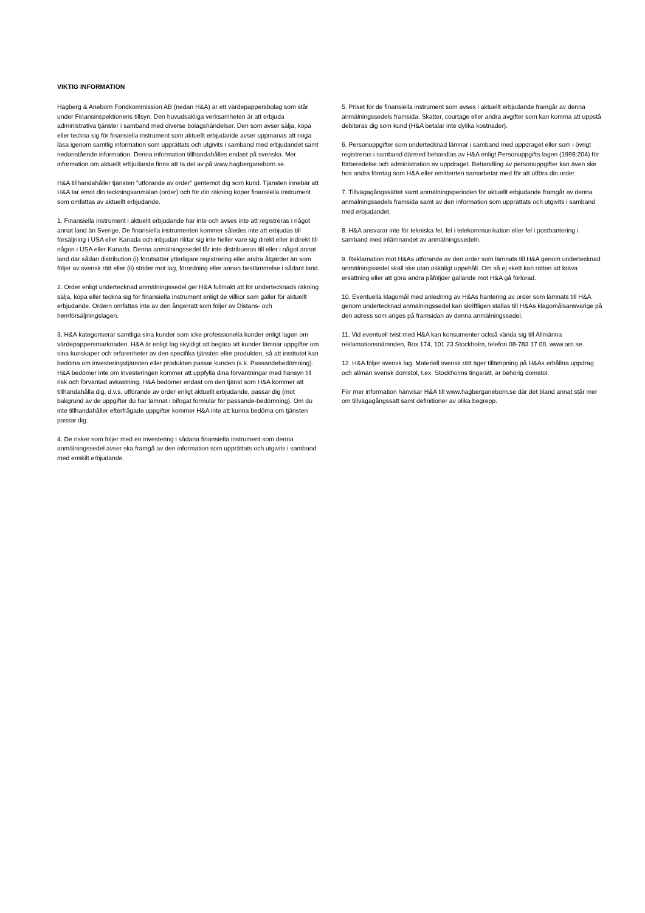VIKTIG INFORMATION
Hagberg & Aneborn Fondkommission AB (nedan H&A) är ett värdepappersbolag som står under Finansinspektionens tillsyn. Den huvudsakliga verksamheten är att erbjuda administrativa tjänster i samband med diverse bolagshändelser. Den som avser sälja, köpa eller teckna sig för finansiella instrument som aktuellt erbjudande avser uppmanas att noga läsa igenom samtlig information som upprättats och utgivits i samband med erbjudandet samt nedanstående information. Denna information tillhandahålles endast på svenska. Mer information om aktuellt erbjudande finns att ta del av på www.hagberganeborn.se.
H&A tillhandahåller tjänsten ”utförande av order” gentemot dig som kund. Tjänsten innebär att H&A tar emot din teckningsanmälan (order) och för din räkning köper finansiella instrument som omfattas av aktuellt erbjudande.
1. Finansiella instrument i aktuellt erbjudande har inte och avses inte att registreras i något annat land än Sverige. De finansiella instrumenten kommer således inte att erbjudas till försäljning i USA eller Kanada och inbjudan riktar sig inte heller vare sig direkt eller indirekt till någon i USA eller Kanada. Denna anmälningssedel får inte distribueras till eller i något annat land där sådan distribution (i) förutsätter ytterligare registrering eller andra åtgärder än som följer av svensk rätt eller (ii) strider mot lag, förordning eller annan bestämmelse i sådant land.
2. Order enligt undertecknad anmälningssedel ger H&A fullmakt att för undertecknads räkning sälja, köpa eller teckna sig för finansiella instrument enligt de villkor som gäller för aktuellt erbjudande. Ordern omfattas inte av den ångerrätt som följer av Distans- och hemförsäljningslagen.
3. H&A kategoriserar samtliga sina kunder som icke professionella kunder enligt lagen om värdepappersmarknaden. H&A är enligt lag skyldigt att begära att kunder lämnar uppgifter om sina kunskaper och erfarenheter av den specifika tjänsten eller produkten, så att institutet kan bedöma om investeringstjänsten eller produkten passar kunden (s.k. Passandebedömning). H&A bedömer inte om investeringen kommer att uppfylla dina förväntningar med hänsyn till risk och förväntad avkastning. H&A bedömer endast om den tjänst som H&A kommer att tillhandahålla dig, d.v.s. utförande av order enligt aktuellt erbjudande, passar dig (mot bakgrund av de uppgifter du har lämnat i bifogat formulär för passande-bedömning). Om du inte tillhandahåller efterfrågade uppgifter kommer H&A inte att kunna bedöma om tjänsten passar dig.
4. De risker som följer med en investering i sådana finansiella instrument som denna anmälningssedel avser ska framgå av den information som upprättats och utgivits i samband med enskilt erbjudande.
5. Priset för de finansiella instrument som avses i aktuellt erbjudande framgår av denna anmälningssedels framsida. Skatter, courtage eller andra avgifter som kan komma att uppstå debiteras dig som kund (H&A betalar inte dylika kostnader).
6. Personuppgifter som undertecknad lämnar i samband med uppdraget eller som i övrigt registreras i samband därmed behandlas av H&A enligt Personuppgifts-lagen (1998:204) för förberedelse och administration av uppdraget. Behandling av personuppgifter kan även ske hos andra företag som H&A eller emittenten samarbetar med för att utföra din order.
7. Tillvägagångssättet samt anmälningsperioden för aktuellt erbjudande framgår av denna anmälningssedels framsida samt av den information som upprättats och utgivits i samband med erbjudandet.
8. H&A ansvarar inte för tekniska fel, fel i telekommunikation eller fel i posthantering i samband med inlämnandet av anmälningssedeln.
9. Reklamation mot H&As utförande av den order som lämnats till H&A genom undertecknad anmälningssedel skall ske utan oskäligt uppehåll. Om så ej skett kan rätten att kräva ersättning eller att göra andra påföljder gällande mot H&A gå förlorad.
10. Eventuella klagomål med anledning av H&As hantering av order som lämnats till H&A genom undertecknad anmälningssedel kan skriftligen ställas till H&As klagomålsansvarige på den adress som anges på framsidan av denna anmälningssedel.
11. Vid eventuell tvist med H&A kan konsumenter också vända sig till Allmänna reklamationsnämnden, Box 174, 101 23 Stockholm, telefon 08-783 17 00, www.arn.se.
12. H&A följer svensk lag. Materiell svensk rätt äger tillämpning på H&As erhållna uppdrag och allmän svensk domstol, t.ex. Stockholms tingsrätt, är behörig domstol.
För mer information hänvisar H&A till www.hagberganeborn.se där det bland annat står mer om tillvägagångssätt samt definitioner av olika begrepp.